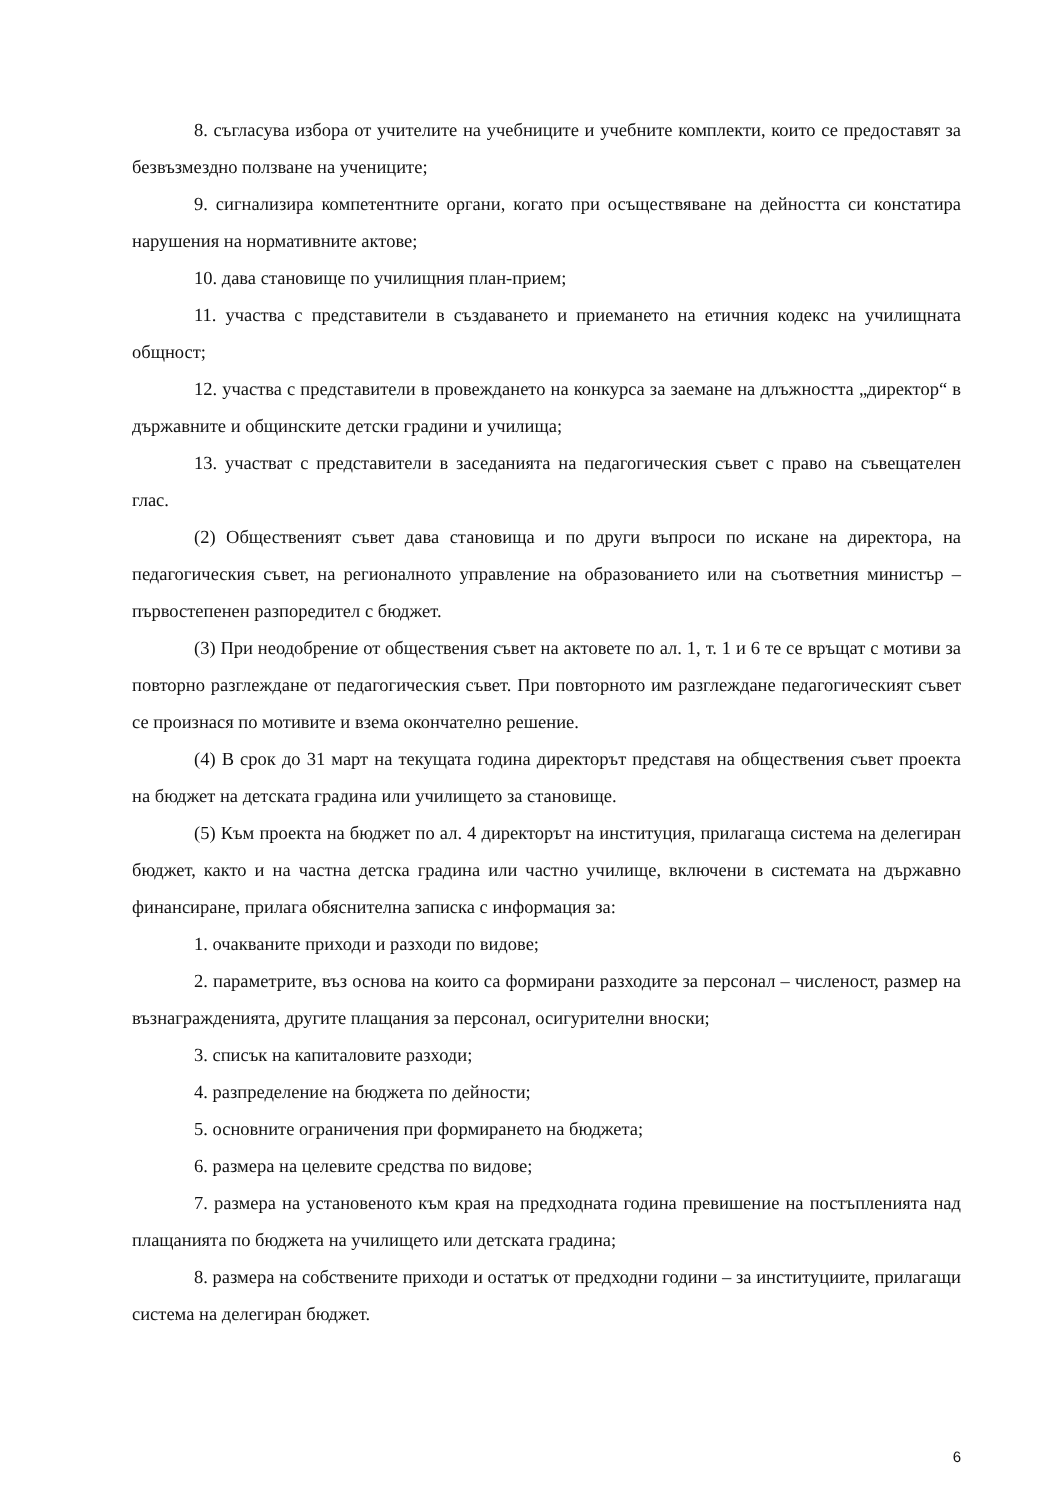8. съгласува избора от учителите на учебниците и учебните комплекти, които се предоставят за безвъзмездно ползване на учениците;
9. сигнализира компетентните органи, когато при осъществяване на дейността си констатира нарушения на нормативните актове;
10. дава становище по училищния план-прием;
11. участва с представители в създаването и приемането на етичния кодекс на училищната общност;
12. участва с представители в провеждането на конкурса за заемане на длъжността „директор“ в държавните и общинските детски градини и училища;
13. участват с представители в заседанията на педагогическия съвет с право на съвещателен глас.
(2) Общественият съвет дава становища и по други въпроси по искане на директора, на педагогическия съвет, на регионалното управление на образованието или на съответния министър – първостепенен разпоредител с бюджет.
(3) При неодобрение от обществения съвет на актовете по ал. 1, т. 1 и 6 те се връщат с мотиви за повторно разглеждане от педагогическия съвет. При повторното им разглеждане педагогическият съвет се произнася по мотивите и взема окончателно решение.
(4) В срок до 31 март на текущата година директорът представя на обществения съвет проекта на бюджет на детската градина или училището за становище.
(5) Към проекта на бюджет по ал. 4 директорът на институция, прилагаща система на делегиран бюджет, както и на частна детска градина или частно училище, включени в системата на държавно финансиране, прилага обяснителна записка с информация за:
1. очакваните приходи и разходи по видове;
2. параметрите, въз основа на които са формирани разходите за персонал – численост, размер на възнагражденията, другите плащания за персонал, осигурителни вноски;
3. списък на капиталовите разходи;
4. разпределение на бюджета по дейности;
5. основните ограничения при формирането на бюджета;
6. размера на целевите средства по видове;
7. размера на установеното към края на предходната година превишение на постъпленията над плащанията по бюджета на училището или детската градина;
8. размера на собствените приходи и остатък от предходни години – за институциите, прилагащи система на делегиран бюджет.
6